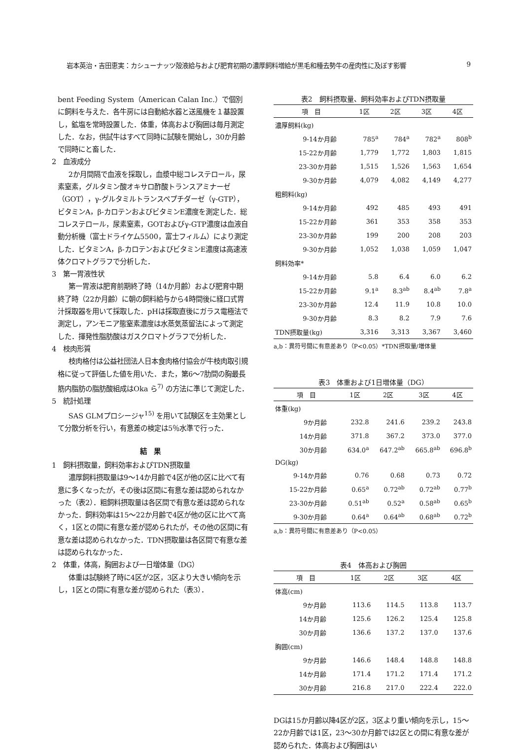岩本英治・吉田恵実：カシューナッツ殻液給与および肥育初期の濃厚飼料増給が黒毛和種去勢牛の産肉性に及ぼす影響 9
bent Feeding System（American Calan Inc.）で個別に飼料を与えた．各牛房には自動給水器と送風機を１基設置し，鉱塩を常時設置した．体重，体高および胸囲は毎月測定した．なお，供試牛はすべて同時に試験を開始し，30か月齢で同時にと畜した．
2　血液成分
2か月間隔で血液を採取し，血漿中総コレステロール，尿素窒素，グルタミン酸オキサロ酢酸トランスアミナーゼ（GOT），γ-グルタミルトランスペプチダーゼ（γ-GTP），ビタミンA，β-カロテンおよびビタミンE濃度を測定した．総コレステロール，尿素窒素，GOTおよびγ-GTP濃度は血液自動分析機（富士ドライケム5500，富士フィルム）により測定した．ビタミンA，β-カロテンおよびビタミンE濃度は高速液体クロマトグラフで分析した．
3　第一胃液性状
第一胃液は肥育前期終了時（14か月齢）および肥育中期終了時（22か月齢）に朝の飼料給与から4時間後に経口式胃汁採取器を用いて採取した．pHは採取直後にガラス電極法で測定し，アンモニア態窒素濃度は水蒸気蒸留法によって測定した．揮発性脂肪酸はガスクロマトグラフで分析した．
4　枝肉形質
枝肉格付は公益社団法人日本食肉格付協会が牛枝肉取引規格に従って評価した値を用いた．また，第6～7肋間の胸最長筋内脂肪の脂肪酸組成はOka ら<sup>7)</sup> の方法に準じて測定した．
5　統計処理
SAS GLMプロシージャ<sup>15)</sup> を用いて試験区を主効果として分散分析を行い，有意差の検定は5％水準で行った．
結　果
1　飼料摂取量，飼料効率およびTDN摂取量
濃厚飼料摂取量は9～14か月齢で4区が他の区に比べて有意に多くなったが，その後は区間に有意な差は認められなかった（表2）．粗飼料摂取量は各区間で有意な差は認められなかった．飼料効率は15～22か月齢で4区が他の区に比べて高く，1区との間に有意な差が認められたが，その他の区間に有意な差は認められなかった．TDN摂取量は各区間で有意な差は認められなかった．
2　体重，体高，胸囲および一日増体量（DG）
体重は試験終了時に4区が2区，3区より大きい傾向を示し，1区との間に有意な差が認められた（表3）．
表2 飼料摂取量、飼料効率およびTDN摂取量
| 項 目 | 1区 | 2区 | 3区 | 4区 |
| --- | --- | --- | --- | --- |
| 濃厚飼料(kg) | | | | |
| 9-14か月齢 | 785<sup>a</sup> | 784<sup>a</sup> | 782<sup>a</sup> | 808<sup>b</sup> |
| 15-22か月齢 | 1,779 | 1,772 | 1,803 | 1,815 |
| 23-30か月齢 | 1,515 | 1,526 | 1,563 | 1,654 |
| 9-30か月齢 | 4,079 | 4,082 | 4,149 | 4,277 |
| 粗飼料(kg) | | | | |
| 9-14か月齢 | 492 | 485 | 493 | 491 |
| 15-22か月齢 | 361 | 353 | 358 | 353 |
| 23-30か月齢 | 199 | 200 | 208 | 203 |
| 9-30か月齢 | 1,052 | 1,038 | 1,059 | 1,047 |
| 飼料効率* | | | | |
| 9-14か月齢 | 5.8 | 6.4 | 6.0 | 6.2 |
| 15-22か月齢 | 9.1<sup>a</sup> | 8.3<sup>ab</sup> | 8.4<sup>ab</sup> | 7.8<sup>a</sup> |
| 23-30か月齢 | 12.4 | 11.9 | 10.8 | 10.0 |
| 9-30か月齢 | 8.3 | 8.2 | 7.9 | 7.6 |
| TDN摂取量(kg) | 3,316 | 3,313 | 3,367 | 3,460 |
a,b：異符号間に有意差あり（P<0.05）*TDN摂取量/増体量
表3 体重および1日増体量（DG）
| 項 目 | 1区 | 2区 | 3区 | 4区 |
| --- | --- | --- | --- | --- |
| 体重(kg) | | | | |
| 9か月齢 | 232.8 | 241.6 | 239.2 | 243.8 |
| 14か月齢 | 371.8 | 367.2 | 373.0 | 377.0 |
| 30か月齢 | 634.0<sup>a</sup> | 647.2<sup>ab</sup> | 665.8<sup>ab</sup> | 696.8<sup>b</sup> |
| DG(kg) | | | | |
| 9-14か月齢 | 0.76 | 0.68 | 0.73 | 0.72 |
| 15-22か月齢 | 0.65<sup>a</sup> | 0.72<sup>ab</sup> | 0.72<sup>ab</sup> | 0.77<sup>b</sup> |
| 23-30か月齢 | 0.51<sup>ab</sup> | 0.52<sup>a</sup> | 0.58<sup>ab</sup> | 0.65<sup>b</sup> |
| 9-30か月齢 | 0.64<sup>a</sup> | 0.64<sup>ab</sup> | 0.68<sup>ab</sup> | 0.72<sup>b</sup> |
a,b：異符号間に有意差あり（P<0.05）
表4 体高および胸囲
| 項 目 | 1区 | 2区 | 3区 | 4区 |
| --- | --- | --- | --- | --- |
| 体高(cm) | | | | |
| 9か月齢 | 113.6 | 114.5 | 113.8 | 113.7 |
| 14か月齢 | 125.6 | 126.2 | 125.4 | 125.8 |
| 30か月齢 | 136.6 | 137.2 | 137.0 | 137.6 |
| 胸囲(cm) | | | | |
| 9か月齢 | 146.6 | 148.4 | 148.8 | 148.8 |
| 14か月齢 | 171.4 | 171.2 | 171.4 | 171.2 |
| 30か月齢 | 216.8 | 217.0 | 222.4 | 222.0 |
DGは15か月齢以降4区が2区，3区より重い傾向を示し，15～22か月齢では1区，23～30か月齢では2区との間に有意な差が認められた．体高および胸囲はい